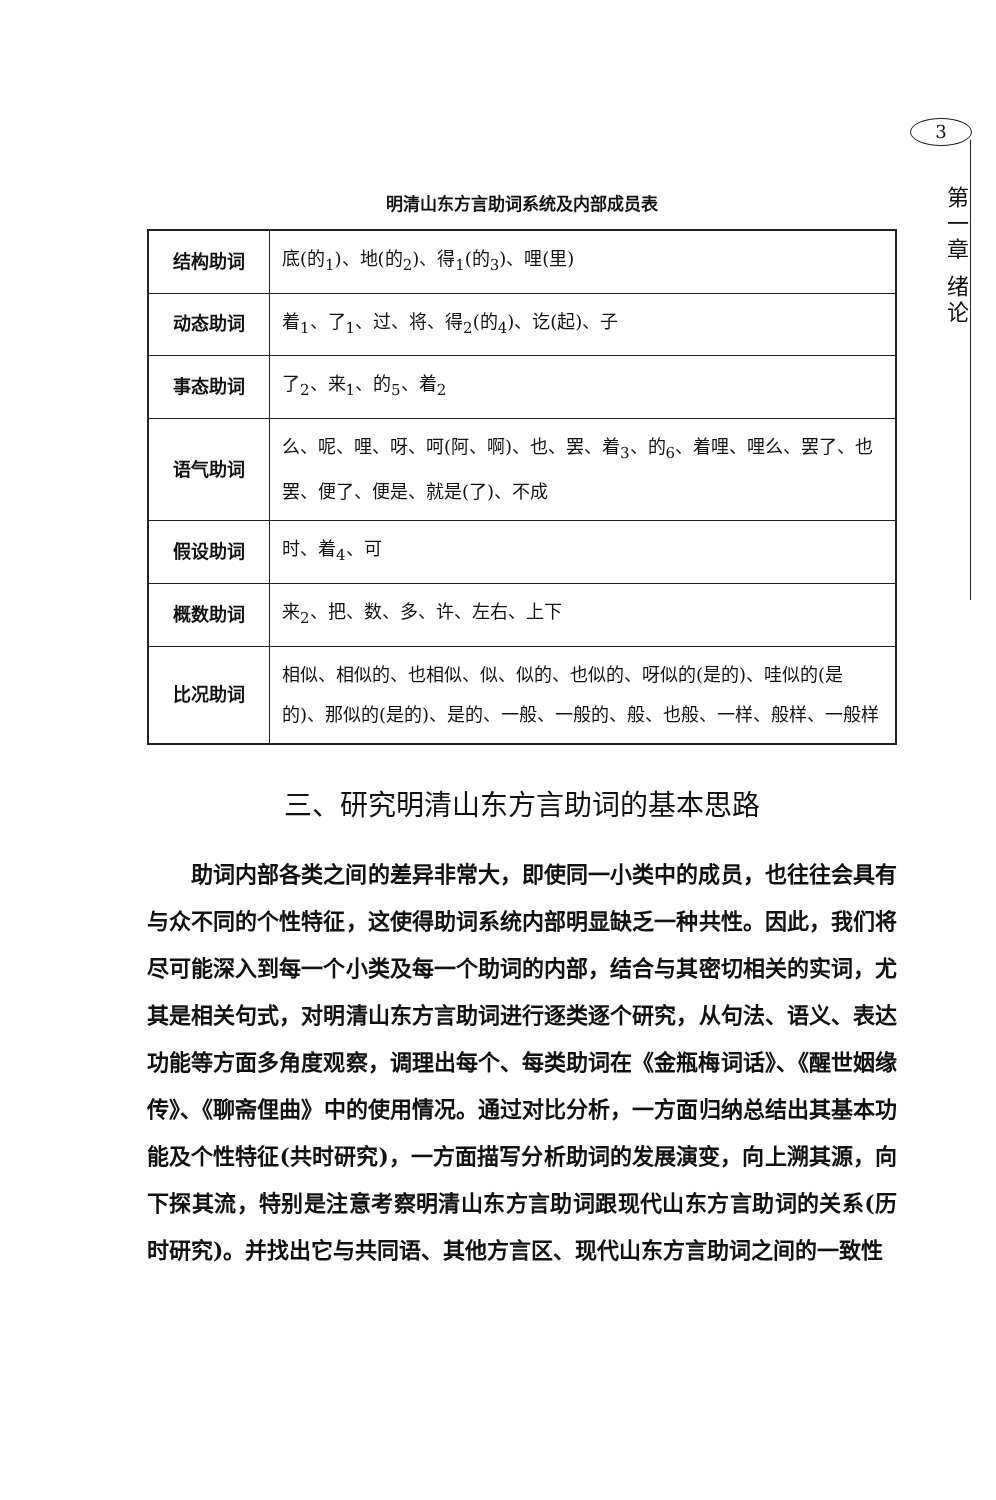3
第一章 绪论
明清山东方言助词系统及内部成员表
| 结构助词 | 底(的<sub>1</sub>)、地(的<sub>2</sub>)、得<sub>1</sub>(的<sub>3</sub>)、哩(里) |
| 动态助词 | 着<sub>1</sub>、了<sub>1</sub>、过、将、得<sub>2</sub>(的<sub>4</sub>)、讫(起)、子 |
| 事态助词 | 了<sub>2</sub>、来<sub>1</sub>、的<sub>5</sub>、着<sub>2</sub> |
| 语气助词 | 么、呢、哩、呀、呵(阿、啊)、也、罢、着<sub>3</sub>、的<sub>6</sub>、着哩、哩么、罢了、也罢、便了、便是、就是(了)、不成 |
| 假设助词 | 时、着<sub>4</sub>、可 |
| 概数助词 | 来<sub>2</sub>、把、数、多、许、左右、上下 |
| 比况助词 | 相似、相似的、也相似、似、似的、也似的、呀似的(是的)、哇似的(是的)、那似的(是的)、是的、一般、一般的、般、也般、一样、般样、一般样 |
三、研究明清山东方言助词的基本思路
助词内部各类之间的差异非常大，即使同一小类中的成员，也往往会具有与众不同的个性特征，这使得助词系统内部明显缺乏一种共性。因此，我们将尽可能深入到每一个小类及每一个助词的内部，结合与其密切相关的实词，尤其是相关句式，对明清山东方言助词进行逐类逐个研究，从句法、语义、表达功能等方面多角度观察，调理出每个、每类助词在《金瓶梅词话》、《醒世姻缘传》、《聊斋俚曲》中的使用情况。通过对比分析，一方面归纳总结出其基本功能及个性特征(共时研究)，一方面描写分析助词的发展演变，向上溯其源，向下探其流，特别是注意考察明清山东方言助词跟现代山东方言助词的关系(历时研究)。并找出它与共同语、其他方言区、现代山东方言助词之间的一致性